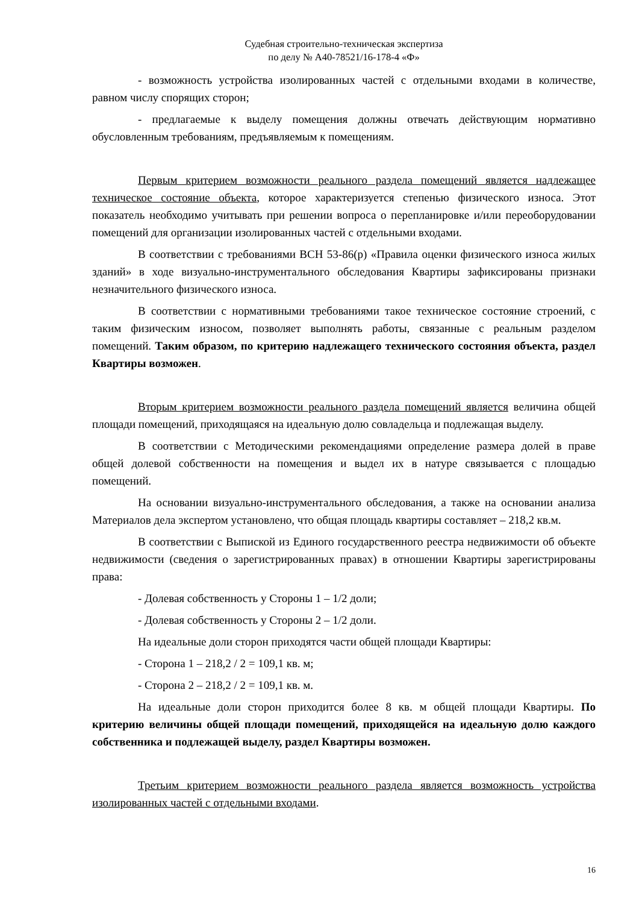Судебная строительно-техническая экспертиза
по делу № А40-78521/16-178-4 «Ф»
- возможность устройства изолированных частей с отдельными входами в количестве, равном числу спорящих сторон;
- предлагаемые к выделу помещения должны отвечать действующим нормативно обусловленным требованиям, предъявляемым к помещениям.
Первым критерием возможности реального раздела помещений является надлежащее техническое состояние объекта, которое характеризуется степенью физического износа. Этот показатель необходимо учитывать при решении вопроса о перепланировке и/или переоборудовании помещений для организации изолированных частей с отдельными входами.
В соответствии с требованиями ВСН 53-86(р) «Правила оценки физического износа жилых зданий» в ходе визуально-инструментального обследования Квартиры зафиксированы признаки незначительного физического износа.
В соответствии с нормативными требованиями такое техническое состояние строений, с таким физическим износом, позволяет выполнять работы, связанные с реальным разделом помещений. Таким образом, по критерию надлежащего технического состояния объекта, раздел Квартиры возможен.
Вторым критерием возможности реального раздела помещений является величина общей площади помещений, приходящаяся на идеальную долю совладельца и подлежащая выделу.
В соответствии с Методическими рекомендациями определение размера долей в праве общей долевой собственности на помещения и выдел их в натуре связывается с площадью помещений.
На основании визуально-инструментального обследования, а также на основании анализа Материалов дела экспертом установлено, что общая площадь квартиры составляет – 218,2 кв.м.
В соответствии с Выпиской из Единого государственного реестра недвижимости об объекте недвижимости (сведения о зарегистрированных правах) в отношении Квартиры зарегистрированы права:
- Долевая собственность у Стороны 1 – 1/2 доли;
- Долевая собственность у Стороны 2 – 1/2 доли.
На идеальные доли сторон приходятся части общей площади Квартиры:
- Сторона 1 – 218,2 / 2 = 109,1 кв. м;
- Сторона 2 – 218,2 / 2 = 109,1 кв. м.
На идеальные доли сторон приходится более 8 кв. м общей площади Квартиры. По критерию величины общей площади помещений, приходящейся на идеальную долю каждого собственника и подлежащей выделу, раздел Квартиры возможен.
Третьим критерием возможности реального раздела является возможность устройства изолированных частей с отдельными входами.
16